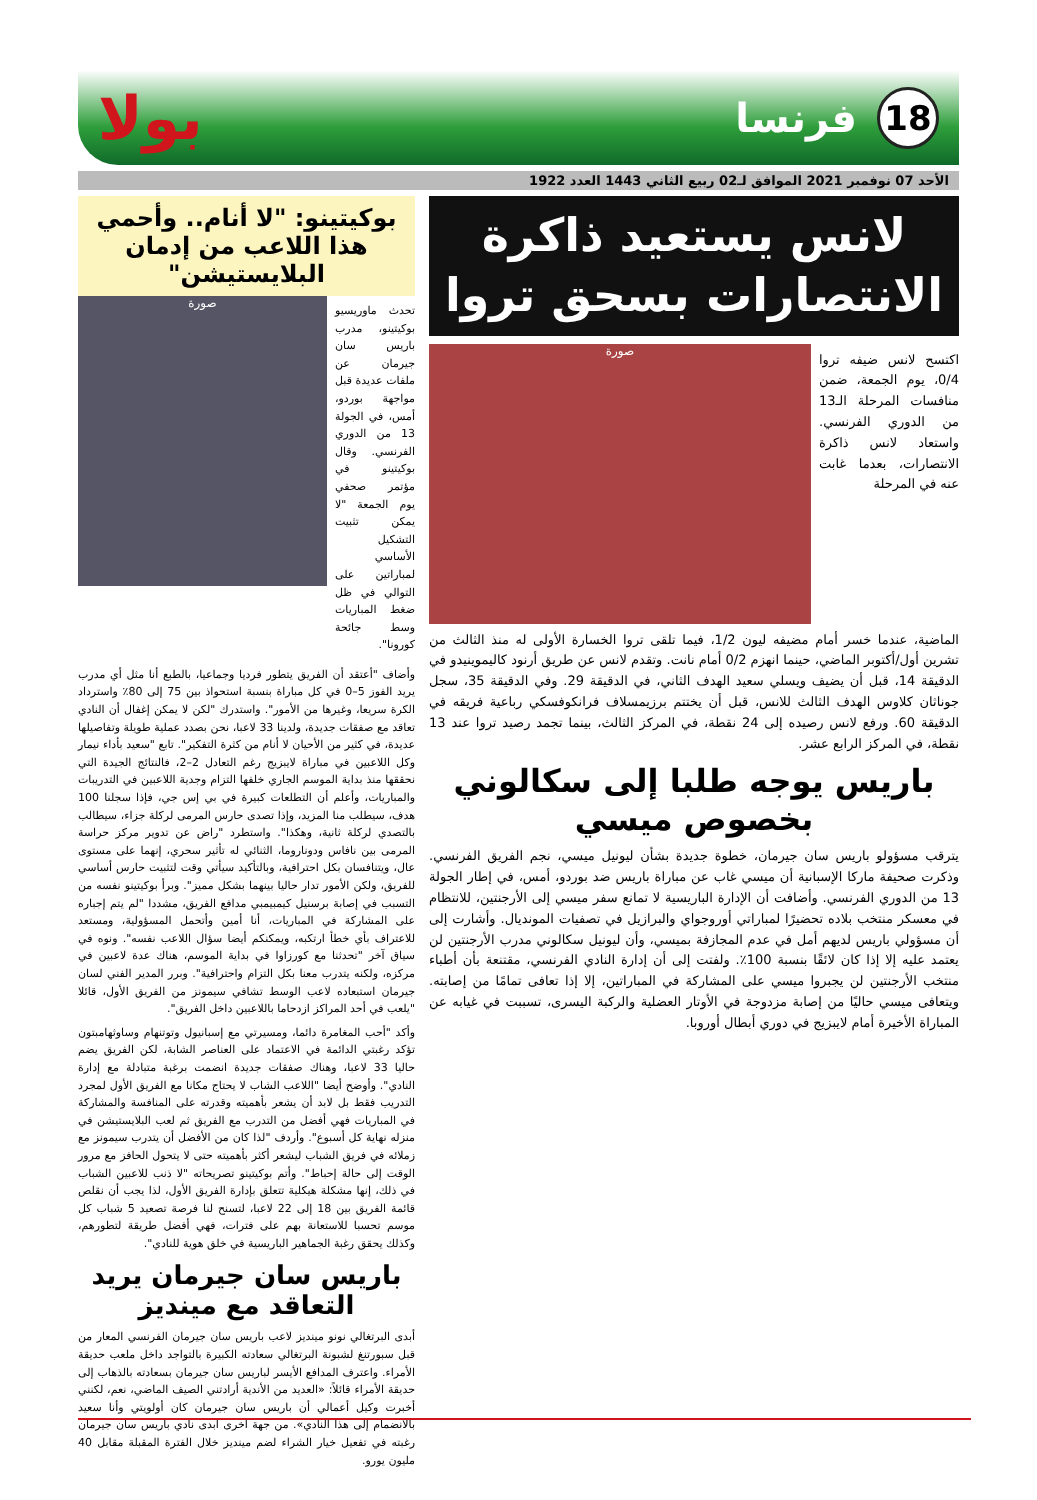18
فرنسا
بولا
الأحد 07 نوفمبر 2021 الموافق لـ02 ربيع الثاني 1443 العدد 1922
لانس يستعيد ذاكرة الانتصارات بسحق تروا
اكتسح لانس ضيفه تروا 0/4، يوم الجمعة، ضمن منافسات المرحلة الـ13 من الدوري الفرنسي. واستعاد لانس ذاكرة الانتصارات، بعدما غابت عنه في المرحلة
صورة
الماضية، عندما خسر أمام مضيفه ليون 1/2، فيما تلقى تروا الخسارة الأولى له منذ الثالث من تشرين أول/أكتوبر الماضي، حينما انهزم 0/2 أمام نانت. وتقدم لانس عن طريق أرنود كاليموينيدو في الدقيقة 14، قبل أن يضيف ويسلي سعيد الهدف الثاني، في الدقيقة 29. وفي الدقيقة 35، سجل جوناثان كلاوس الهدف الثالث للانس، قبل أن يختتم برزيمسلاف فرانكوفسكي رباعية فريقه في الدقيقة 60. ورفع لانس رصيده إلى 24 نقطة، في المركز الثالث، بينما تجمد رصيد تروا عند 13 نقطة، في المركز الرابع عشر.
باريس يوجه طلبا إلى سكالوني بخصوص ميسي
يترقب مسؤولو باريس سان جيرمان، خطوة جديدة بشأن ليونيل ميسي، نجم الفريق الفرنسي. وذكرت صحيفة ماركا الإسبانية أن ميسي غاب عن مباراة باريس ضد بوردو، أمس، في إطار الجولة 13 من الدوري الفرنسي. وأضافت أن الإدارة الباريسية لا تمانع سفر ميسي إلى الأرجنتين، للانتظام في معسكر منتخب بلاده تحضيرًا لمباراتي أوروجواي والبرازيل في تصفيات المونديال. وأشارت إلى أن مسؤولي باريس لديهم أمل في عدم المجازفة بميسي، وأن ليونيل سكالوني مدرب الأرجنتين لن يعتمد عليه إلا إذا كان لائقًا بنسبة 100٪. ولفتت إلى أن إدارة النادي الفرنسي، مقتنعة بأن أطباء منتخب الأرجنتين لن يجبروا ميسي على المشاركة في المباراتين، إلا إذا تعافى تمامًا من إصابته. ويتعافى ميسي حاليًا من إصابة مزدوجة في الأوتار العضلية والركبة اليسرى، تسببت في غيابه عن المباراة الأخيرة أمام لايبزيج في دوري أبطال أوروبا.
بوكيتينو: "لا أنام.. وأحمي هذا اللاعب من إدمان البلايستيشن"
تحدث ماوريسيو بوكيتينو، مدرب باريس سان جيرمان عن ملفات عديدة قبل مواجهة بوردو، أمس، في الجولة 13 من الدوري الفرنسي. وقال بوكيتينو في مؤتمر صحفي يوم الجمعة "لا يمكن تثبيت التشكيل الأساسي لمباراتين على التوالي في ظل ضغط المباريات وسط جائحة كورونا".
صورة
وأضاف "أعتقد أن الفريق يتطور فرديا وجماعيا، بالطبع أنا مثل أي مدرب يريد الفوز 5–0 في كل مباراة بنسبة استحواذ بين 75 إلى 80٪ واسترداد الكرة سريعا، وغيرها من الأمور". واستدرك "لكن لا يمكن إغفال أن النادي تعاقد مع صفقات جديدة، ولدينا 33 لاعبا، نحن بصدد عملية طويلة وتفاصيلها عديدة، في كثير من الأحيان لا أنام من كثرة التفكير". تابع "سعيد بأداء نيمار وكل اللاعبين في مباراة لايبزيج رغم التعادل 2–2، فالنتائج الجيدة التي نحققها منذ بداية الموسم الجاري خلفها التزام وجدية اللاعبين في التدريبات والمباريات، وأعلم أن التطلعات كبيرة في بي إس جي، فإذا سجلنا 100 هدف، سيطلب منا المزيد، وإذا تصدى حارس المرمى لركلة جزاء، سيطالب بالتصدي لركلة ثانية، وهكذا". واستطرد "راض عن تدوير مركز حراسة المرمى بين نافاس ودوناروما، الثنائي له تأثير سحري، إنهما على مستوى عال، ويتنافسان بكل احترافية، وبالتأكيد سيأتي وقت لتثبيت حارس أساسي للفريق، ولكن الأمور تدار حاليا بينهما بشكل مميز". وبرأ بوكيتينو نفسه من التسبب في إصابة برسنيل كيمبيمبي مدافع الفريق، مشددا "لم يتم إجباره على المشاركة في المباريات، أنا أمين وأتحمل المسؤولية، ومستعد للاعتراف بأي خطأ ارتكبه، ويمكنكم أيضا سؤال اللاعب نفسه". ونوه في سياق آخر "تحدثنا مع كورزاوا في بداية الموسم، هناك عدة لاعبين في مركزه، ولكنه يتدرب معنا بكل التزام واحترافية". وبرر المدير الفني لسان جيرمان استبعاده لاعب الوسط تشافي سيمونز من الفريق الأول، قائلا "يلعب في أحد المراكز ازدحاما باللاعبين داخل الفريق".
وأكد "أحب المغامرة دائما، ومسيرتي مع إسبانيول وتوتنهام وساوثهامبتون تؤكد رغبتي الدائمة في الاعتماد على العناصر الشابة، لكن الفريق يضم حاليا 33 لاعبا، وهناك صفقات جديدة انضمت برغبة متبادلة مع إدارة النادي". وأوضح أيضا "اللاعب الشاب لا يحتاج مكانا مع الفريق الأول لمجرد التدريب فقط بل لابد أن يشعر بأهميته وقدرته على المنافسة والمشاركة في المباريات فهي أفضل من التدرب مع الفريق ثم لعب البلايستيشن في منزله نهاية كل أسبوع". وأردف "لذا كان من الأفضل أن يتدرب سيمونز مع زملائه في فريق الشباب ليشعر أكثر بأهميته حتى لا يتحول الحافز مع مرور الوقت إلى حالة إحباط". وأتم بوكيتينو تصريحاته "لا ذنب للاعبين الشباب في ذلك، إنها مشكلة هيكلية تتعلق بإدارة الفريق الأول، لذا يجب أن نقلص قائمة الفريق بين 18 إلى 22 لاعبا، لتسنح لنا فرصة تصعيد 5 شباب كل موسم تحسبا للاستعانة بهم على فترات، فهي أفضل طريقة لتطورهم، وكذلك يحقق رغبة الجماهير الباريسية في خلق هوية للنادي".
باريس سان جيرمان يريد التعاقد مع مينديز
أبدى البرتغالي نونو مينديز لاعب باريس سان جيرمان الفرنسي المعار من قبل سبورتنغ لشبونة البرتغالي سعادته الكبيرة بالتواجد داخل ملعب حديقة الأمراء. واعترف المدافع الأيسر لباريس سان جيرمان بسعادته بالذهاب إلى حديقة الأمراء قائلاً: «العديد من الأندية أرادتني الصيف الماضي، نعم، لكنني أخبرت وكيل أعمالي أن باريس سان جيرمان كان أولويتي وأنا سعيد بالانضمام إلى هذا النادي». من جهة اخرى ابدى نادي باريس سان جيرمان رغبته في تفعيل خيار الشراء لضم مينديز خلال الفترة المقبلة مقابل 40 مليون يورو.